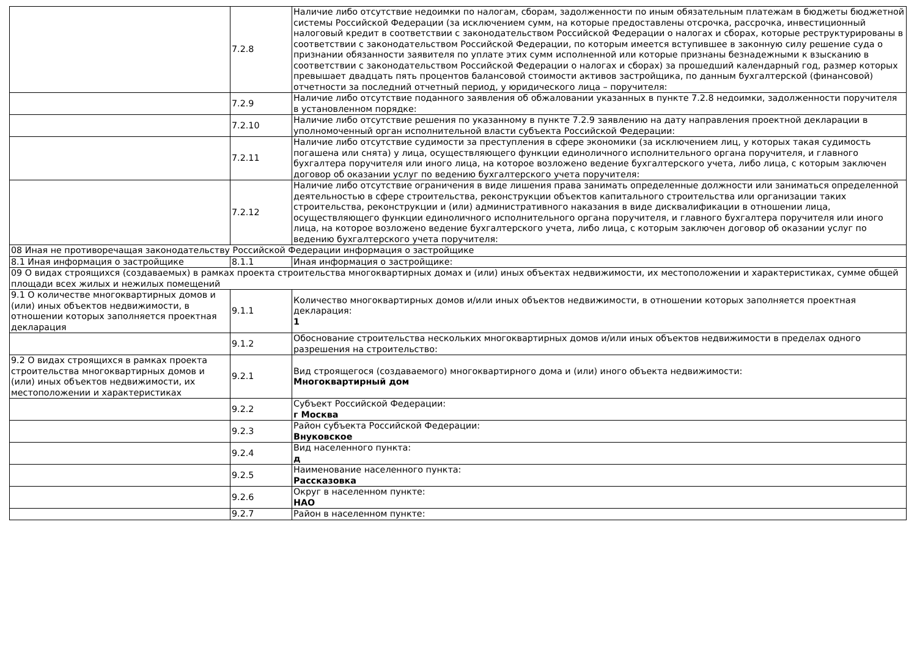| | 7.2.8 | Наличие либо отсутствие недоимки по налогам, сборам, задолженности по иным обязательным платежам в бюджеты бюджетной системы Российской Федерации (за исключением сумм, на которые предоставлены отсрочка, рассрочка, инвестиционный налоговый кредит в соответствии с законодательством Российской Федерации о налогах и сборах, которые реструктурированы в соответствии с законодательством Российской Федерации, по которым имеется вступившее в законную силу решение суда о признании обязанности заявителя по уплате этих сумм исполненной или которые признаны безнадежными к взысканию в соответствии с законодательством Российской Федерации о налогах и сборах) за прошедший календарный год, размер которых превышает двадцать пять процентов балансовой стоимости активов застройщика, по данным бухгалтерской (финансовой) отчетности за последний отчетный период, у юридического лица – поручителя: |
| | 7.2.9 | Наличие либо отсутствие поданного заявления об обжаловании указанных в пункте 7.2.8 недоимки, задолженности поручителя в установленном порядке: |
| | 7.2.10 | Наличие либо отсутствие решения по указанному в пункте 7.2.9 заявлению на дату направления проектной декларации в уполномоченный орган исполнительной власти субъекта Российской Федерации: |
| | 7.2.11 | Наличие либо отсутствие судимости за преступления в сфере экономики (за исключением лиц, у которых такая судимость погашена или снята) у лица, осуществляющего функции единоличного исполнительного органа поручителя, и главного бухгалтера поручителя или иного лица, на которое возложено ведение бухгалтерского учета, либо лица, с которым заключен договор об оказании услуг по ведению бухгалтерского учета поручителя: |
| | 7.2.12 | Наличие либо отсутствие ограничения в виде лишения права занимать определенные должности или заниматься определенной деятельностью в сфере строительства, реконструкции объектов капитального строительства или организации таких строительства, реконструкции и (или) административного наказания в виде дисквалификации в отношении лица, осуществляющего функции единоличного исполнительного органа поручителя, и главного бухгалтера поручителя или иного лица, на которое возложено ведение бухгалтерского учета, либо лица, с которым заключен договор об оказании услуг по ведению бухгалтерского учета поручителя: |
| 08 Иная не противоречащая законодательству Российской Федерации информация о застройщике | | |
| 8.1 Иная информация о застройщике | 8.1.1 | Иная информация о застройщике: |
| 09 О видах строящихся (создаваемых) в рамках проекта строительства многоквартирных домах и (или) иных объектах недвижимости, их местоположении и характеристиках, сумме общей площади всех жилых и нежилых помещений | | |
| 9.1 О количестве многоквартирных домов и (или) иных объектов недвижимости, в отношении которых заполняется проектная декларация | 9.1.1 | Количество многоквартирных домов и/или иных объектов недвижимости, в отношении которых заполняется проектная декларация: 1 |
| | 9.1.2 | Обоснование строительства нескольких многоквартирных домов и/или иных объектов недвижимости в пределах одного разрешения на строительство: |
| 9.2 О видах строящихся в рамках проекта строительства многоквартирных домов и (или) иных объектов недвижимости, их местоположении и характеристиках | 9.2.1 | Вид строящегося (создаваемого) многоквартирного дома и (или) иного объекта недвижимости: Многоквартирный дом |
| | 9.2.2 | Субъект Российской Федерации: г Москва |
| | 9.2.3 | Район субъекта Российской Федерации: Внуковское |
| | 9.2.4 | Вид населенного пункта: д |
| | 9.2.5 | Наименование населенного пункта: Рассказовка |
| | 9.2.6 | Округ в населенном пункте: НАО |
| | 9.2.7 | Район в населенном пункте: |